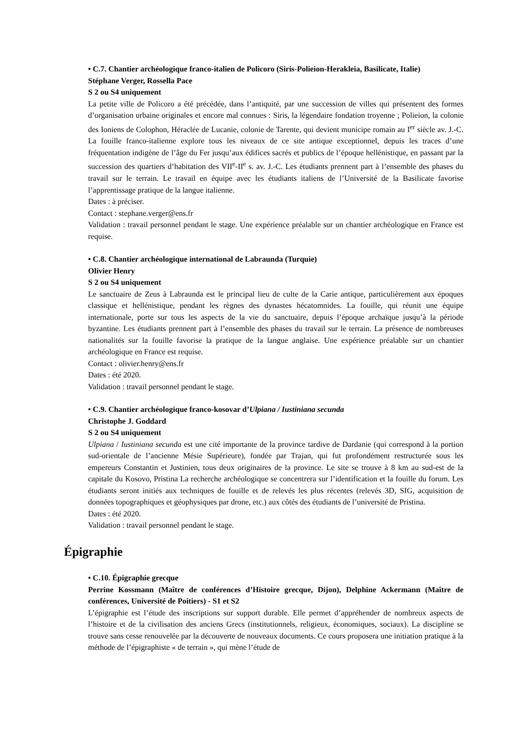• C.7. Chantier archéologique franco-italien de Policoro (Siris-Polieion-Herakleia, Basilicate, Italie)
Stéphane Verger, Rossella Pace
S 2 ou S4 uniquement
La petite ville de Policoro a été précédée, dans l’antiquité, par une succession de villes qui présentent des formes d’organisation urbaine originales et encore mal connues : Siris, la légendaire fondation troyenne ; Polieion, la colonie des Ioniens de Colophon, Héraclée de Lucanie, colonie de Tarente, qui devient municipe romain au I<sup>er</sup> siècle av. J.-C. La fouille franco-italienne explore tous les niveaux de ce site antique exceptionnel, depuis les traces d’une fréquentation indigène de l’âge du Fer jusqu’aux édifices sacrés et publics de l’époque hellénistique, en passant par la succession des quartiers d’habitation des VII<sup>e</sup>-II<sup>e</sup> s. av. J.-C. Les étudiants prennent part à l’ensemble des phases du travail sur le terrain. Le travail en équipe avec les étudiants italiens de l’Université de la Basilicate favorise l’apprentissage pratique de la langue italienne.
Dates : à préciser.
Contact : stephane.verger@ens.fr
Validation : travail personnel pendant le stage. Une expérience préalable sur un chantier archéologique en France est requise.
• C.8. Chantier archéologique international de Labraunda (Turquie)
Olivier Henry
S 2 ou S4 uniquement
Le sanctuaire de Zeus à Labraunda est le principal lieu de culte de la Carie antique, particulièrement aux époques classique et hellénistique, pendant les règnes des dynastes hécatomnides. La fouille, qui réunit une équipe internationale, porte sur tous les aspects de la vie du sanctuaire, depuis l’époque archaïque jusqu’à la période byzantine. Les étudiants prennent part à l’ensemble des phases du travail sur le terrain. La présence de nombreuses nationalités sur la fouille favorise la pratique de la langue anglaise. Une expérience préalable sur un chantier archéologique en France est requise.
Contact : olivier.henry@ens.fr
Dates : été 2020.
Validation : travail personnel pendant le stage.
• C.9. Chantier archéologique franco-kosovar d’Ulpiana / Iustiniana secunda
Christophe J. Goddard
S 2 ou S4 uniquement
Ulpiana / Iustiniana secunda est une cité importante de la province tardive de Dardanie (qui correspond à la portion sud-orientale de l’ancienne Mésie Supérieure), fondée par Trajan, qui fut profondément restructurée sous les empereurs Constantin et Justinien, tous deux originaires de la province. Le site se trouve à 8 km au sud-est de la capitale du Kosovo, Pristina La recherche archéologique se concentrera sur l’identification et la fouille du forum. Les étudiants seront initiés aux techniques de fouille et de relevés les plus récentes (relevés 3D, SIG, acquisition de données topographiques et géophysiques par drone, etc.) aux côtés des étudiants de l’université de Pristina.
Dates : été 2020.
Validation : travail personnel pendant le stage.
Épigraphie
• C.10. Épigraphie grecque
Perrine Kossmann (Maître de conférences d’Histoire grecque, Dijon), Delphine Ackermann (Maître de conférences, Université de Poitiers) - S1 et S2
L’épigraphie est l’étude des inscriptions sur support durable. Elle permet d’appréhender de nombreux aspects de l’histoire et de la civilisation des anciens Grecs (institutionnels, religieux, économiques, sociaux). La discipline se trouve sans cesse renouvelée par la découverte de nouveaux documents. Ce cours proposera une initiation pratique à la méthode de l’épigraphiste « de terrain », qui mène l’étude de